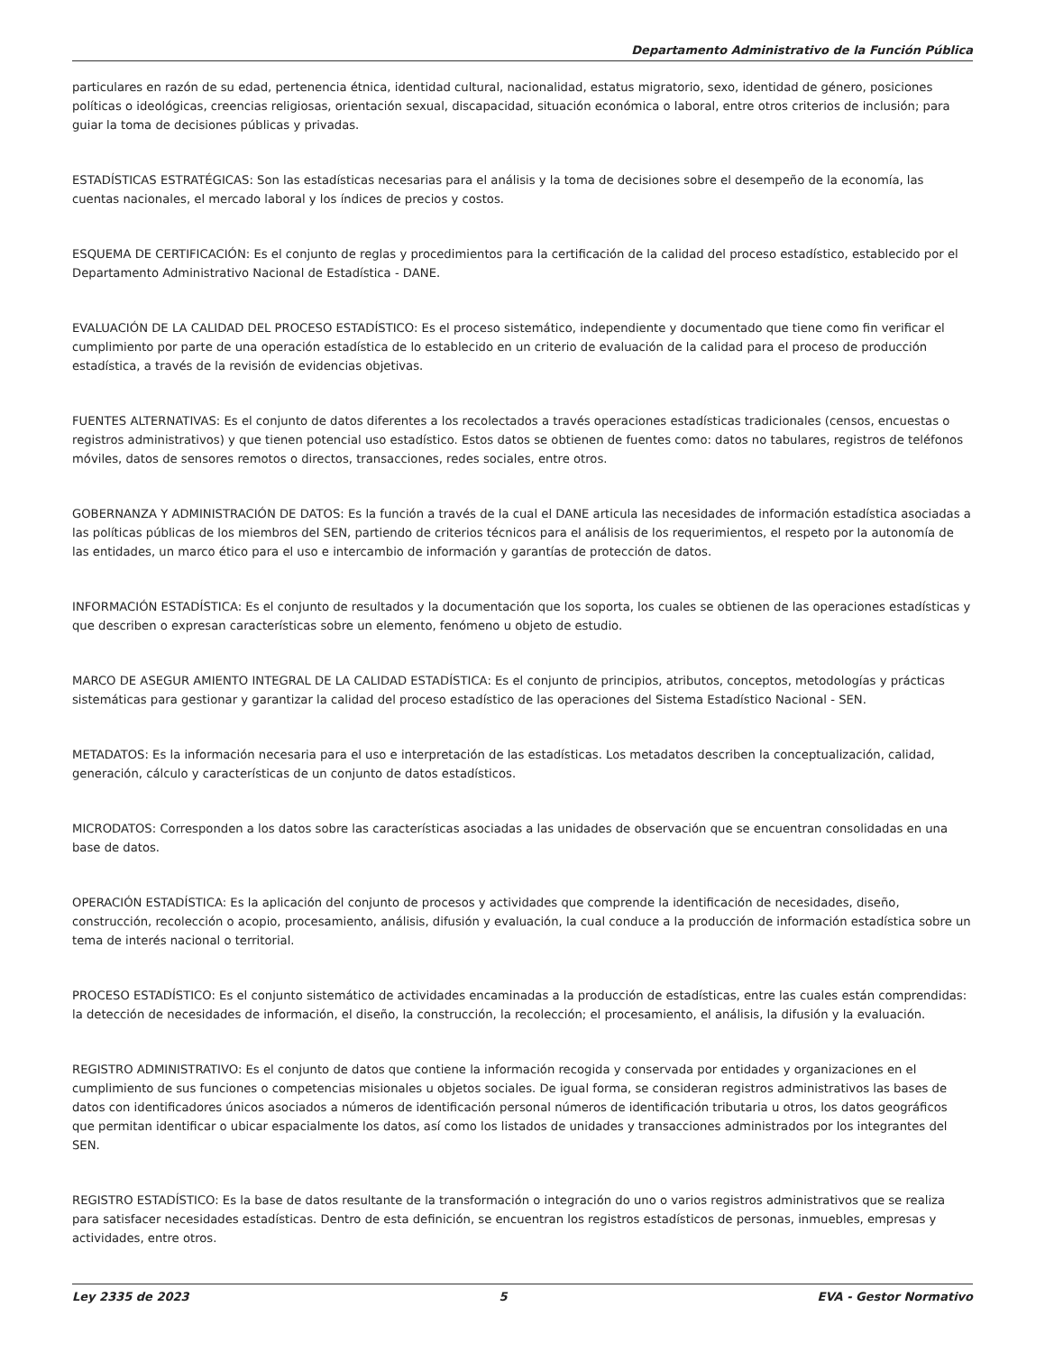Departamento Administrativo de la Función Pública
particulares en razón de su edad, pertenencia étnica, identidad cultural, nacionalidad, estatus migratorio, sexo, identidad de género, posiciones políticas o ideológicas, creencias religiosas, orientación sexual, discapacidad, situación económica o laboral, entre otros criterios de inclusión; para guiar la toma de decisiones públicas y privadas.
ESTADÍSTICAS ESTRATÉGICAS: Son las estadísticas necesarias para el análisis y la toma de decisiones sobre el desempeño de la economía, las cuentas nacionales, el mercado laboral y los índices de precios y costos.
ESQUEMA DE CERTIFICACIÓN: Es el conjunto de reglas y procedimientos para la certificación de la calidad del proceso estadístico, establecido por el Departamento Administrativo Nacional de Estadística - DANE.
EVALUACIÓN DE LA CALIDAD DEL PROCESO ESTADÍSTICO: Es el proceso sistemático, independiente y documentado que tiene como fin verificar el cumplimiento por parte de una operación estadística de lo establecido en un criterio de evaluación de la calidad para el proceso de producción estadística, a través de la revisión de evidencias objetivas.
FUENTES ALTERNATIVAS: Es el conjunto de datos diferentes a los recolectados a través operaciones estadísticas tradicionales (censos, encuestas o registros administrativos) y que tienen potencial uso estadístico. Estos datos se obtienen de fuentes como: datos no tabulares, registros de teléfonos móviles, datos de sensores remotos o directos, transacciones, redes sociales, entre otros.
GOBERNANZA Y ADMINISTRACIÓN DE DATOS: Es la función a través de la cual el DANE articula las necesidades de información estadística asociadas a las políticas públicas de los miembros del SEN, partiendo de criterios técnicos para el análisis de los requerimientos, el respeto por la autonomía de las entidades, un marco ético para el uso e intercambio de información y garantías de protección de datos.
INFORMACIÓN ESTADÍSTICA: Es el conjunto de resultados y la documentación que los soporta, los cuales se obtienen de las operaciones estadísticas y que describen o expresan características sobre un elemento, fenómeno u objeto de estudio.
MARCO DE ASEGUR AMIENTO INTEGRAL DE LA CALIDAD ESTADÍSTICA: Es el conjunto de principios, atributos, conceptos, metodologías y prácticas sistemáticas para gestionar y garantizar la calidad del proceso estadístico de las operaciones del Sistema Estadístico Nacional - SEN.
METADATOS: Es la información necesaria para el uso e interpretación de las estadísticas. Los metadatos describen la conceptualización, calidad, generación, cálculo y características de un conjunto de datos estadísticos.
MICRODATOS: Corresponden a los datos sobre las características asociadas a las unidades de observación que se encuentran consolidadas en una base de datos.
OPERACIÓN ESTADÍSTICA: Es la aplicación del conjunto de procesos y actividades que comprende la identificación de necesidades, diseño, construcción, recolección o acopio, procesamiento, análisis, difusión y evaluación, la cual conduce a la producción de información estadística sobre un tema de interés nacional o territorial.
PROCESO ESTADÍSTICO: Es el conjunto sistemático de actividades encaminadas a la producción de estadísticas, entre las cuales están comprendidas: la detección de necesidades de información, el diseño, la construcción, la recolección; el procesamiento, el análisis, la difusión y la evaluación.
REGISTRO ADMINISTRATIVO: Es el conjunto de datos que contiene la información recogida y conservada por entidades y organizaciones en el cumplimiento de sus funciones o competencias misionales u objetos sociales. De igual forma, se consideran registros administrativos las bases de datos con identificadores únicos asociados a números de identificación personal números de identificación tributaria u otros, los datos geográficos que permitan identificar o ubicar espacialmente los datos, así como los listados de unidades y transacciones administrados por los integrantes del SEN.
REGISTRO ESTADÍSTICO: Es la base de datos resultante de la transformación o integración do uno o varios registros administrativos que se realiza para satisfacer necesidades estadísticas. Dentro de esta definición, se encuentran los registros estadísticos de personas, inmuebles, empresas y actividades, entre otros.
Ley 2335 de 2023 5 EVA - Gestor Normativo